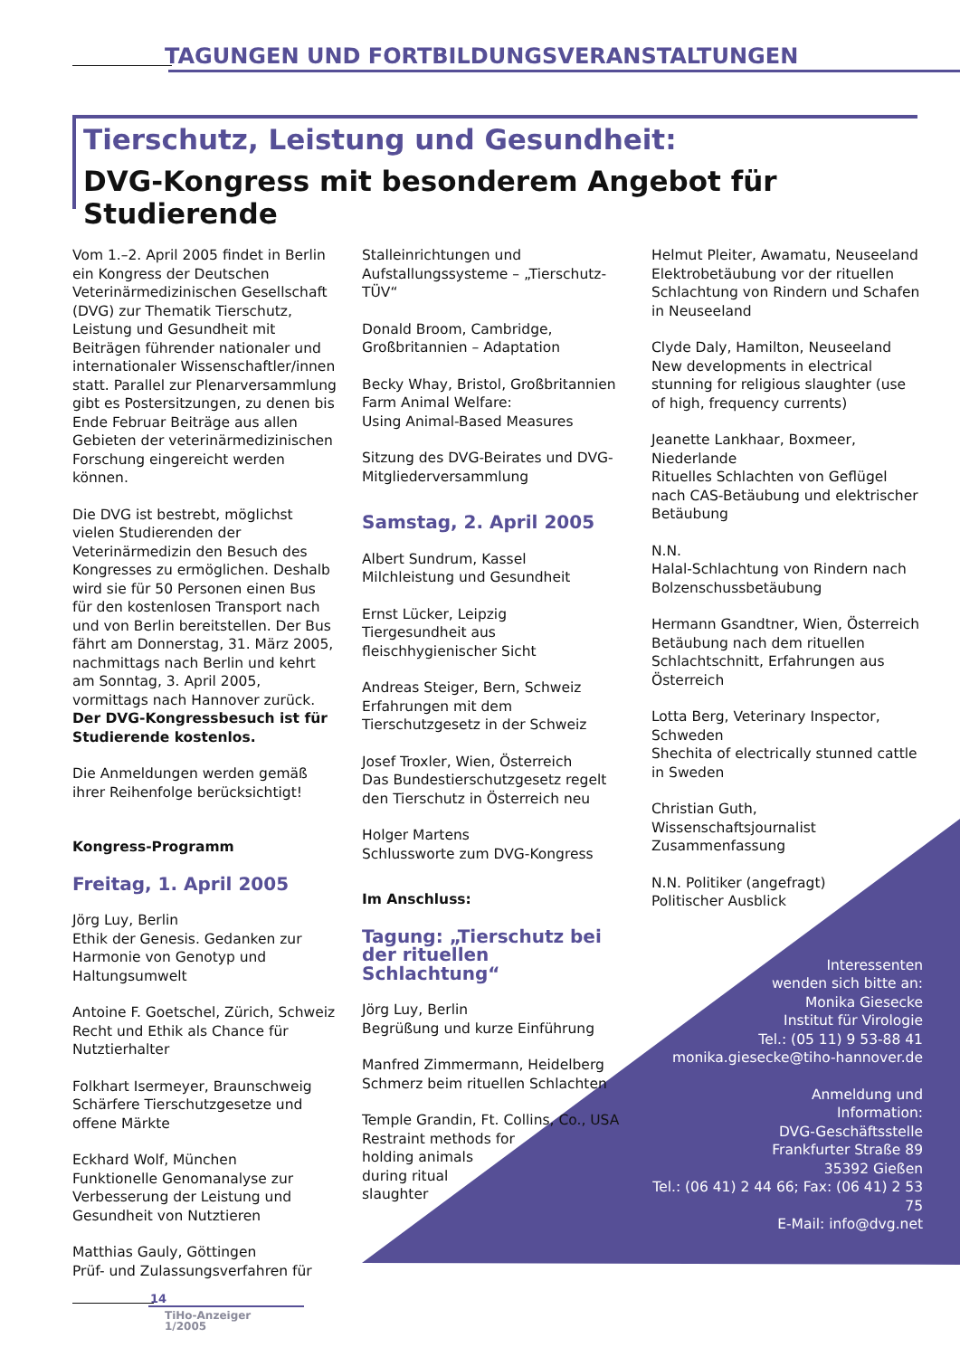TAGUNGEN UND FORTBILDUNGSVERANSTALTUNGEN
Tierschutz, Leistung und Gesundheit:
DVG-Kongress mit besonderem Angebot für Studierende
Vom 1.–2. April 2005 findet in Berlin ein Kongress der Deutschen Veterinärmedizinischen Gesellschaft (DVG) zur Thematik Tierschutz, Leistung und Gesundheit mit Beiträgen führender nationaler und internationaler Wissenschaftler/innen statt. Parallel zur Plenarversammlung gibt es Postersitzungen, zu denen bis Ende Februar Beiträge aus allen Gebieten der veterinärmedizinischen Forschung eingereicht werden können.
Die DVG ist bestrebt, möglichst vielen Studierenden der Veterinärmedizin den Besuch des Kongresses zu ermöglichen. Deshalb wird sie für 50 Personen einen Bus für den kostenlosen Transport nach und von Berlin bereitstellen. Der Bus fährt am Donnerstag, 31. März 2005, nachmittags nach Berlin und kehrt am Sonntag, 3. April 2005, vormittags nach Hannover zurück. Der DVG-Kongressbesuch ist für Studierende kostenlos.
Die Anmeldungen werden gemäß ihrer Reihenfolge berücksichtigt!
Kongress-Programm
Freitag, 1. April 2005
Jörg Luy, Berlin
Ethik der Genesis. Gedanken zur Harmonie von Genotyp und Haltungsumwelt
Antoine F. Goetschel, Zürich, Schweiz
Recht und Ethik als Chance für Nutztierhalter
Folkhart Isermeyer, Braunschweig
Schärfere Tierschutzgesetze und offene Märkte
Eckhard Wolf, München
Funktionelle Genomanalyse zur Verbesserung der Leistung und Gesundheit von Nutztieren
Matthias Gauly, Göttingen
Prüf- und Zulassungsverfahren für
Stalleinrichtungen und Aufstallungssysteme – „Tierschutz-TÜV“
Donald Broom, Cambridge, Großbritannien – Adaptation
Becky Whay, Bristol, Großbritannien
Farm Animal Welfare:
Using Animal-Based Measures
Sitzung des DVG-Beirates und DVG-Mitgliederversammlung
Samstag, 2. April 2005
Albert Sundrum, Kassel
Milchleistung und Gesundheit
Ernst Lücker, Leipzig
Tiergesundheit aus fleischhygienischer Sicht
Andreas Steiger, Bern, Schweiz
Erfahrungen mit dem Tierschutzgesetz in der Schweiz
Josef Troxler, Wien, Österreich
Das Bundestierschutzgesetz regelt den Tierschutz in Österreich neu
Holger Martens
Schlussworte zum DVG-Kongress
Im Anschluss:
Tagung: „Tierschutz bei der rituellen Schlachtung“
Jörg Luy, Berlin
Begrüßung und kurze Einführung
Manfred Zimmermann, Heidelberg
Schmerz beim rituellen Schlachten
Temple Grandin, Ft. Collins, Co., USA
Restraint methods for
holding animals
during ritual
slaughter
Helmut Pleiter, Awamatu, Neuseeland
Elektrobetäubung vor der rituellen Schlachtung von Rindern und Schafen in Neuseeland
Clyde Daly, Hamilton, Neuseeland
New developments in electrical stunning for religious slaughter (use of high, frequency currents)
Jeanette Lankhaar, Boxmeer, Niederlande
Rituelles Schlachten von Geflügel nach CAS-Betäubung und elektrischer Betäubung
N.N.
Halal-Schlachtung von Rindern nach Bolzenschussbetäubung
Hermann Gsandtner, Wien, Österreich
Betäubung nach dem rituellen Schlachtschnitt, Erfahrungen aus Österreich
Lotta Berg, Veterinary Inspector, Schweden
Shechita of electrically stunned cattle in Sweden
Christian Guth, Wissenschaftsjournalist
Zusammenfassung
N.N. Politiker (angefragt)
Politischer Ausblick
Interessenten
wenden sich bitte an:
Monika Giesecke
Institut für Virologie
Tel.: (05 11) 9 53-88 41
monika.giesecke@tiho-hannover.de
Anmeldung und
Information:
DVG-Geschäftsstelle
Frankfurter Straße 89
35392 Gießen
Tel.: (06 41) 2 44 66; Fax: (06 41) 2 53 75
E-Mail: info@dvg.net
14
TiHo-Anzeiger
1/2005